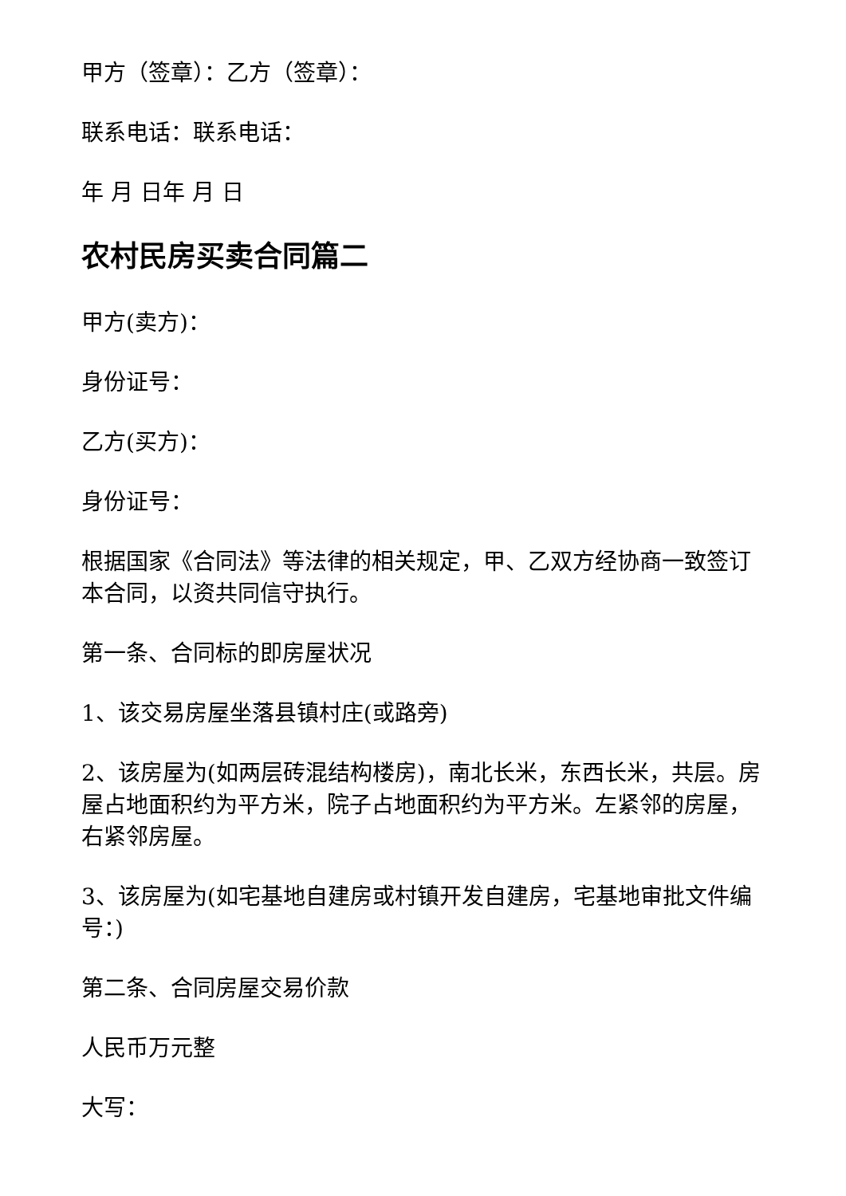甲方（签章）：乙方（签章）：
联系电话：联系电话：
年 月 日年 月 日
农村民房买卖合同篇二
甲方(卖方)：
身份证号：
乙方(买方)：
身份证号：
根据国家《合同法》等法律的相关规定，甲、乙双方经协商一致签订本合同，以资共同信守执行。
第一条、合同标的即房屋状况
1、该交易房屋坐落县镇村庄(或路旁)
2、该房屋为(如两层砖混结构楼房)，南北长米，东西长米，共层。房屋占地面积约为平方米，院子占地面积约为平方米。左紧邻的房屋，右紧邻房屋。
3、该房屋为(如宅基地自建房或村镇开发自建房，宅基地审批文件编号：)
第二条、合同房屋交易价款
人民币万元整
大写：